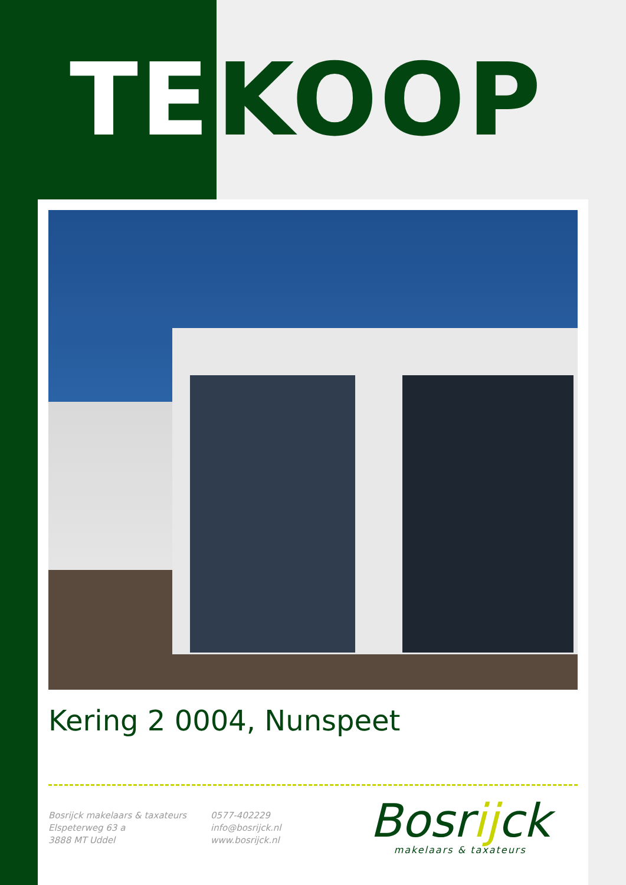TE KOOP
Kering 2 0004, Nunspeet
Bosrijck makelaars & taxateurs
Elspeterweg 63 a
3888 MT Uddel
0577-402229
info@bosrijck.nl
www.bosrijck.nl
Bosrijck
makelaars & taxateurs